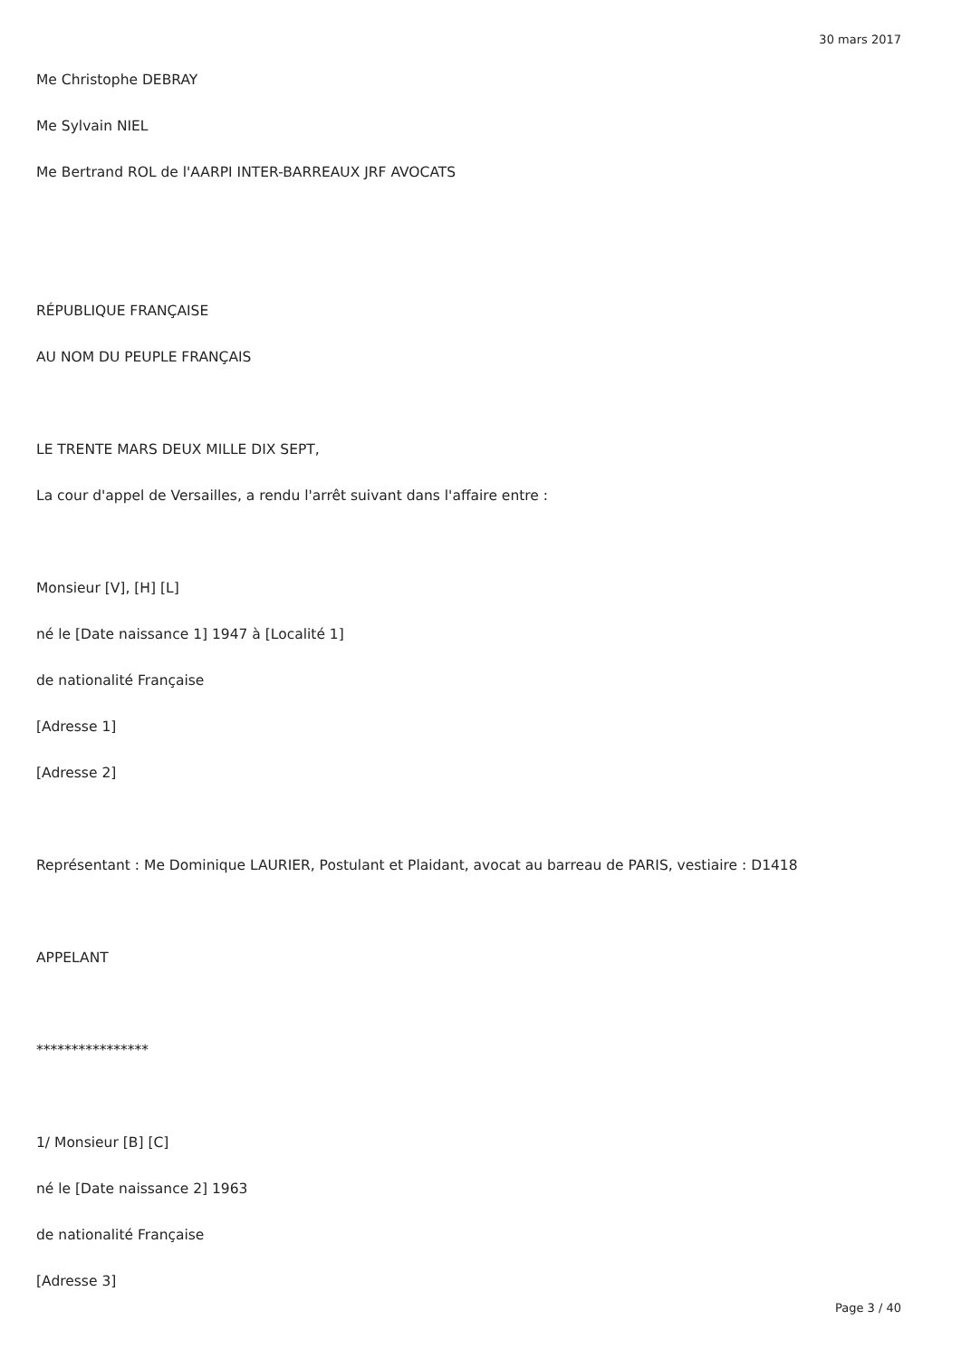30 mars 2017
Me Christophe DEBRAY
Me Sylvain NIEL
Me Bertrand ROL de l'AARPI INTER-BARREAUX JRF AVOCATS
RÉPUBLIQUE FRANÇAISE
AU NOM DU PEUPLE FRANÇAIS
LE TRENTE MARS DEUX MILLE DIX SEPT,
La cour d'appel de Versailles, a rendu l'arrêt suivant dans l'affaire entre :
Monsieur [V], [H] [L]
né le [Date naissance 1] 1947 à [Localité 1]
de nationalité Française
[Adresse 1]
[Adresse 2]
Représentant : Me Dominique LAURIER, Postulant et Plaidant, avocat au barreau de PARIS, vestiaire : D1418
APPELANT
****************
1/ Monsieur [B] [C]
né le [Date naissance 2] 1963
de nationalité Française
[Adresse 3]
Page 3 / 40